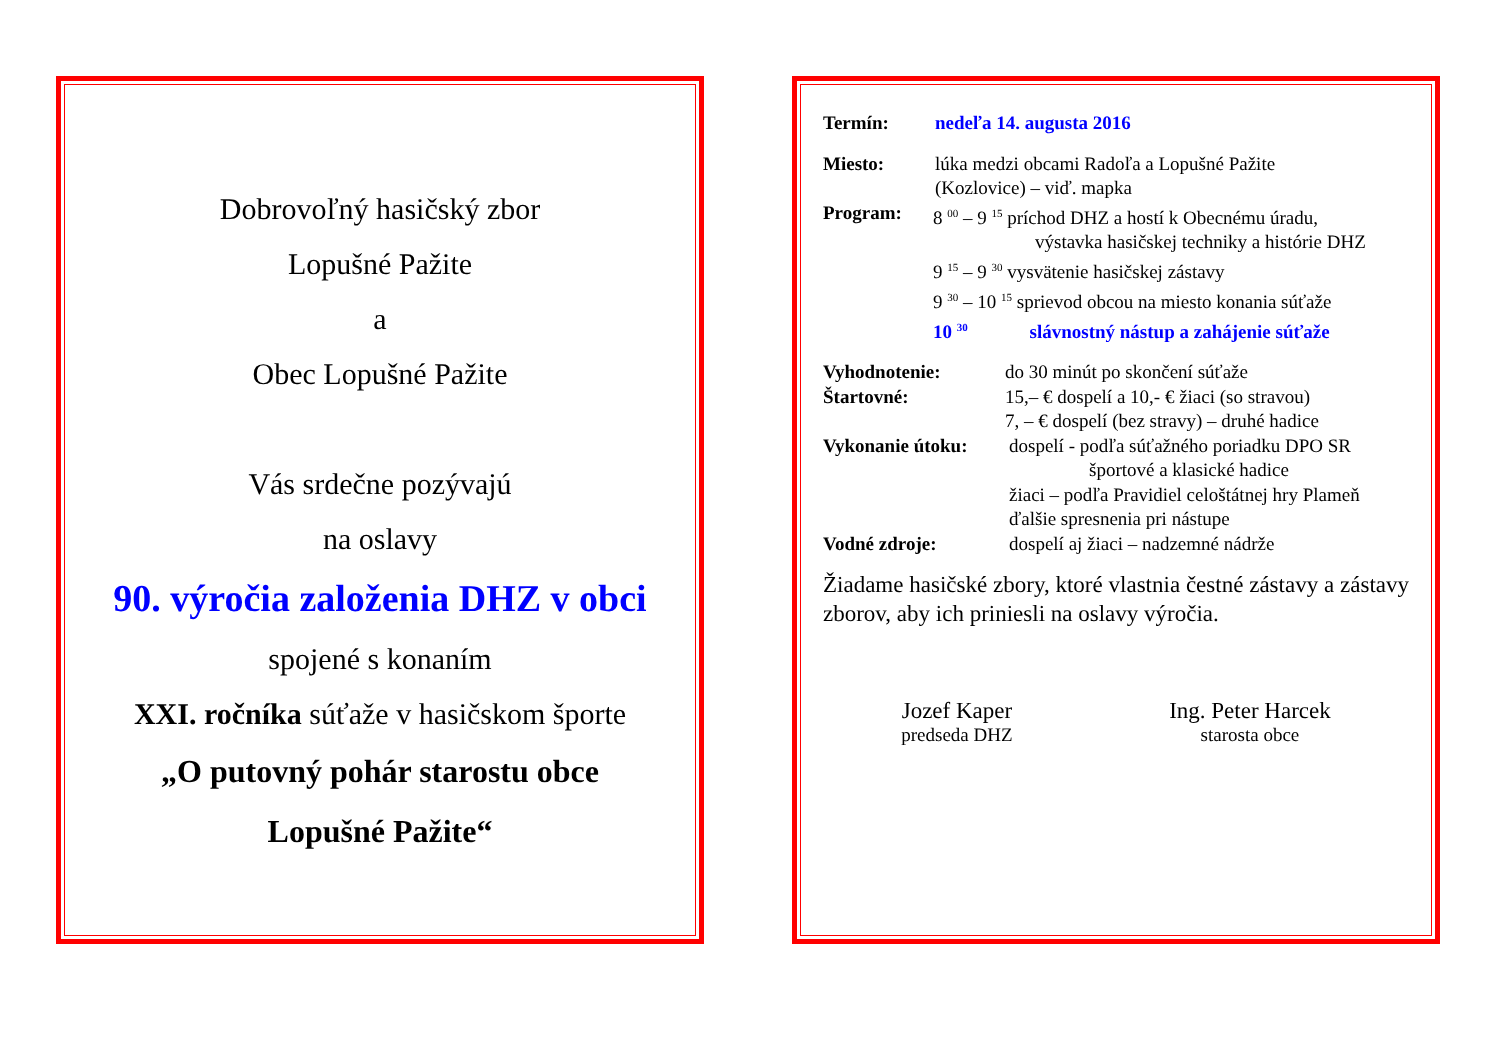Dobrovoľný hasičský zbor
Lopušné Pažite
a
Obec Lopušné Pažite
Vás srdečne pozývajú
na oslavy
90. výročia založenia DHZ v obci
spojené s konaním
XXI. ročníka súťaže v hasičskom športe
„O putovný pohár starostu obce
Lopušné Pažite“
Termín: nedeľa 14. augusta 2016
Miesto: lúka medzi obcami Radoľa a Lopušné Pažite
(Kozlovice) – viď. mapka
Program: 8 <sup>00</sup> – 9 <sup>15</sup> príchod DHZ a hostí k Obecnému úradu,
výstavka hasičskej techniky a histórie DHZ
9 <sup>15</sup> – 9 <sup>30</sup> vysvätenie hasičskej zástavy
9 <sup>30</sup> – 10 <sup>15</sup> sprievod obcou na miesto konania súťaže
10 <sup>30</sup> slávnostný nástup a zahájenie súťaže
Vyhodnotenie: do 30 minút po skončení súťaže
Štartovné: 15,– € dospelí a 10,- € žiaci (so stravou)
7, – € dospelí (bez stravy) – druhé hadice
Vykonanie útoku: dospelí - podľa súťažného poriadku DPO SR
športové a klasické hadice
žiaci – podľa Pravidiel celoštátnej hry Plameň
ďalšie spresnenia pri nástupe
Vodné zdroje: dospelí aj žiaci – nadzemné nádrže
Žiadame hasičské zbory, ktoré vlastnia čestné zástavy a zástavy zborov, aby ich priniesli na oslavy výročia.
Jozef Kaper
predseda DHZ
Ing. Peter Harcek
starosta obce